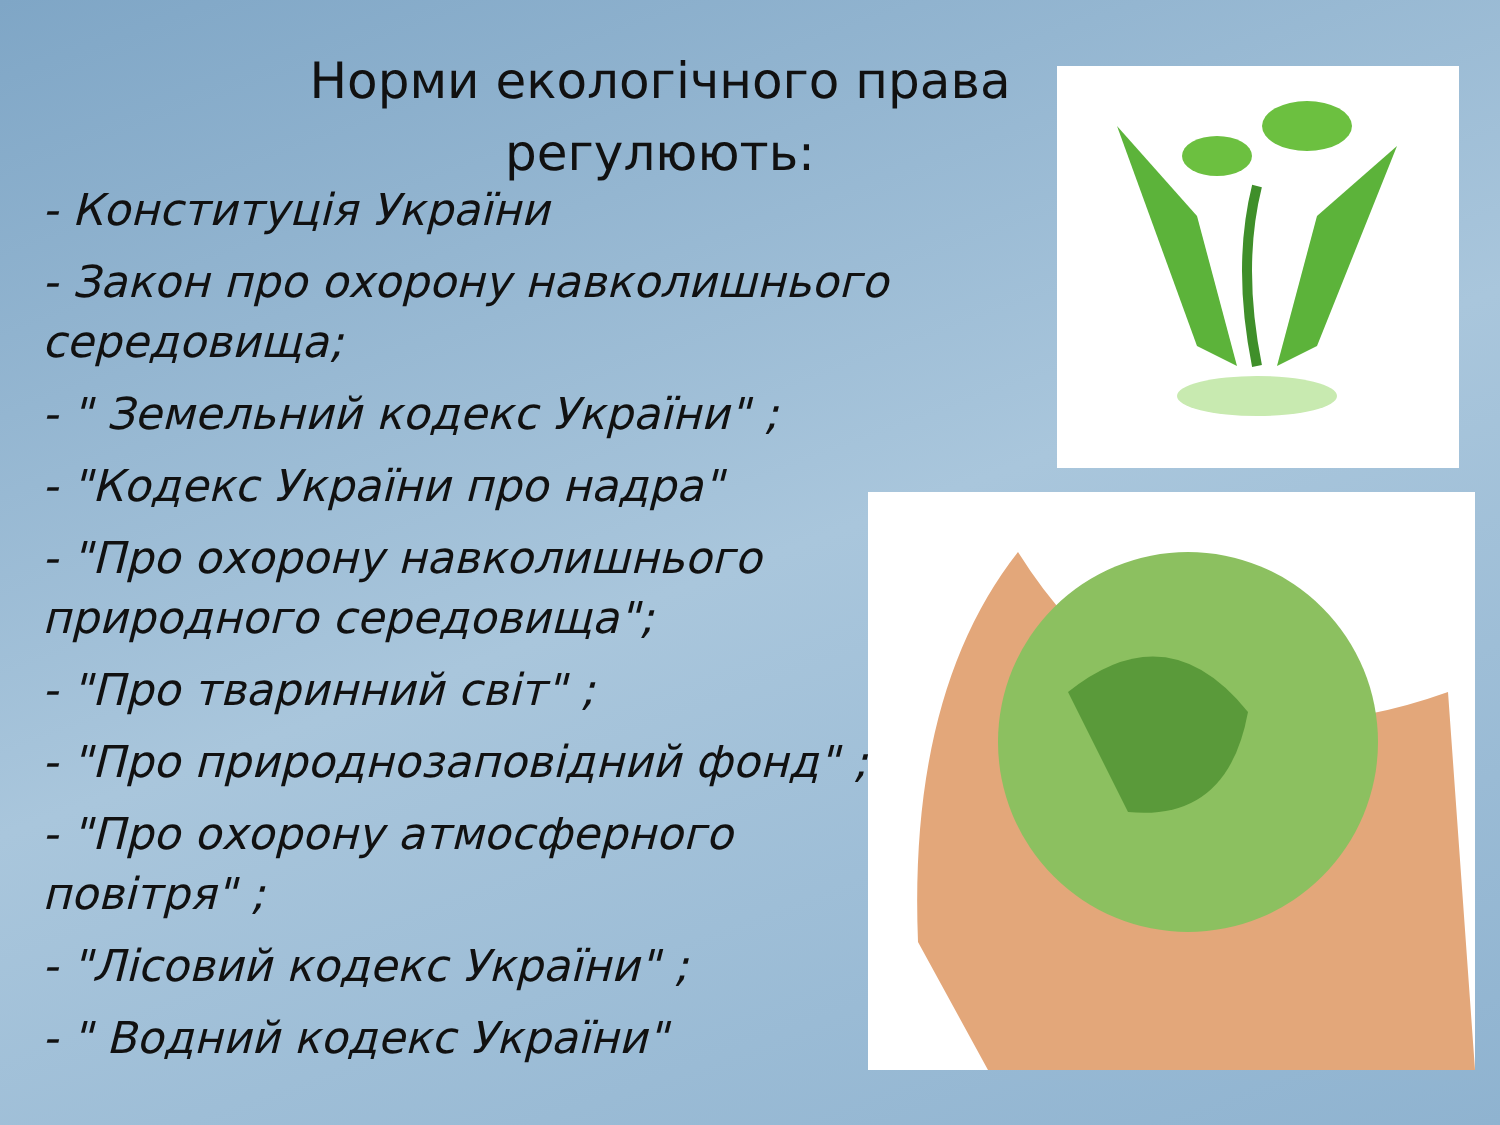Норми екологічного права регулюють:
- Конституція України
- Закон про охорону навколишнього середовища;
- " Земельний кодекс України" ;
- "Кодекс України про надра"
- "Про охорону навколишнього природного середовища";
- "Про тваринний світ" ;
- "Про природнозаповідний фонд" ;
- "Про охорону атмосферного повітря" ;
- "Лісовий кодекс України" ;
- " Водний кодекс України"